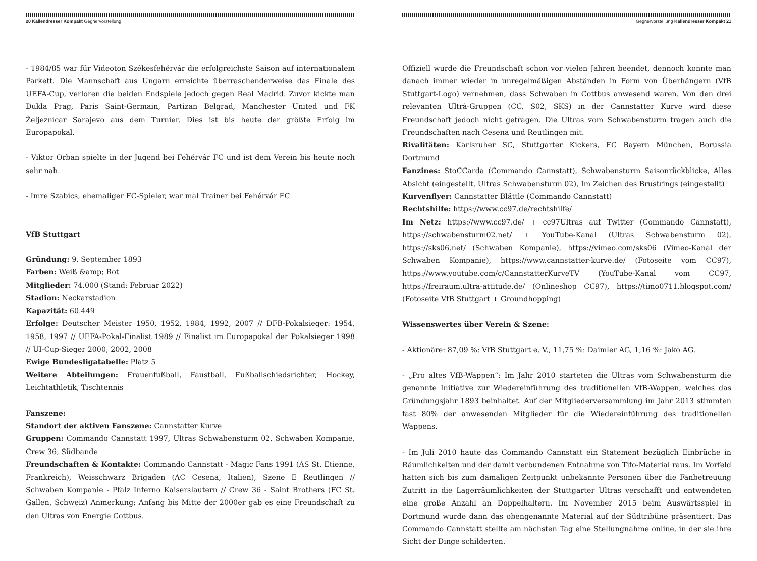20 Kallendresser Kompakt Gegnervorstellung
- 1984/85 war für Videoton Székesfehérvár die erfolgreichste Saison auf internationalem Parkett. Die Mannschaft aus Ungarn erreichte überraschenderweise das Finale des UEFA-Cup, verloren die beiden Endspiele jedoch gegen Real Madrid. Zuvor kickte man Dukla Prag, Paris Saint-Germain, Partizan Belgrad, Manchester United und FK Željeznicar Sarajevo aus dem Turnier. Dies ist bis heute der größte Erfolg im Europapokal.
- Viktor Orban spielte in der Jugend bei Fehérvár FC und ist dem Verein bis heute noch sehr nah.
- Imre Szabics, ehemaliger FC-Spieler, war mal Trainer bei Fehérvár FC
VfB Stuttgart
Gründung: 9. September 1893
Farben: Weiß &amp; Rot
Mitglieder: 74.000 (Stand: Februar 2022)
Stadion: Neckarstadion
Kapazität: 60.449
Erfolge: Deutscher Meister 1950, 1952, 1984, 1992, 2007 // DFB-Pokalsieger: 1954, 1958, 1997 // UEFA-Pokal-Finalist 1989 // Finalist im Europapokal der Pokalsieger 1998 // UI-Cup-Sieger 2000, 2002, 2008
Ewige Bundesligatabelle: Platz 5
Weitere Abteilungen: Frauenfußball, Faustball, Fußballschiedsrichter, Hockey, Leichtathletik, Tischtennis
Fanszene:
Standort der aktiven Fanszene: Cannstatter Kurve
Gruppen: Commando Cannstatt 1997, Ultras Schwabensturm 02, Schwaben Kompanie, Crew 36, Südbande
Freundschaften & Kontakte: Commando Cannstatt - Magic Fans 1991 (AS St. Etienne, Frankreich), Weisschwarz Brigaden (AC Cesena, Italien), Szene E Reutlingen // Schwaben Kompanie - Pfalz Inferno Kaiserslautern // Crew 36 - Saint Brothers (FC St. Gallen, Schweiz) Anmerkung: Anfang bis Mitte der 2000er gab es eine Freundschaft zu den Ultras von Energie Cottbus.
Gegnervorstellung Kallendresser Kompakt 21
Offiziell wurde die Freundschaft schon vor vielen Jahren beendet, dennoch konnte man danach immer wieder in unregelmäßigen Abständen in Form von Überhängern (VfB Stuttgart-Logo) vernehmen, dass Schwaben in Cottbus anwesend waren. Von den drei relevanten Ultrà-Gruppen (CC, S02, SKS) in der Cannstatter Kurve wird diese Freundschaft jedoch nicht getragen. Die Ultras vom Schwabensturm tragen auch die Freundschaften nach Cesena und Reutlingen mit.
Rivalitäten: Karlsruher SC, Stuttgarter Kickers, FC Bayern München, Borussia Dortmund
Fanzines: StoCCarda (Commando Cannstatt), Schwabensturm Saisonrückblicke, Alles Absicht (eingestellt, Ultras Schwabensturm 02), Im Zeichen des Brustrings (eingestellt)
Kurvenflyer: Cannstatter Blättle (Commando Cannstatt)
Rechtshilfe: https://www.cc97.de/rechtshilfe/
Im Netz: https://www.cc97.de/ + cc97Ultras auf Twitter (Commando Cannstatt), https://schwabensturm02.net/ + YouTube-Kanal (Ultras Schwabensturm 02), https://sks06.net/ (Schwaben Kompanie), https://vimeo.com/sks06 (Vimeo-Kanal der Schwaben Kompanie), https://www.cannstatter-kurve.de/ (Fotoseite vom CC97), https://www.youtube.com/c/CannstatterKurveTV (YouTube-Kanal vom CC97, https://freiraum.ultra-attitude.de/ (Onlineshop CC97), https://timo0711.blogspot.com/ (Fotoseite VfB Stuttgart + Groundhopping)
Wissenswertes über Verein & Szene:
- Aktionäre: 87,09 %: VfB Stuttgart e. V., 11,75 %: Daimler AG, 1,16 %: Jako AG.
- „Pro altes VfB-Wappen“: Im Jahr 2010 starteten die Ultras vom Schwabensturm die genannte Initiative zur Wiedereinführung des traditionellen VfB-Wappen, welches das Gründungsjahr 1893 beinhaltet. Auf der Mitgliederversammlung im Jahr 2013 stimmten fast 80% der anwesenden Mitglieder für die Wiedereinführung des traditionellen Wappens.
- Im Juli 2010 haute das Commando Cannstatt ein Statement bezüglich Einbrüche in Räumlichkeiten und der damit verbundenen Entnahme von Tifo-Material raus. Im Vorfeld hatten sich bis zum damaligen Zeitpunkt unbekannte Personen über die Fanbetreuung Zutritt in die Lagerräumlichkeiten der Stuttgarter Ultras verschafft und entwendeten eine große Anzahl an Doppelhaltern. Im November 2015 beim Auswärtsspiel in Dortmund wurde dann das obengenannte Material auf der Südtribüne präsentiert. Das Commando Cannstatt stellte am nächsten Tag eine Stellungnahme online, in der sie ihre Sicht der Dinge schilderten.